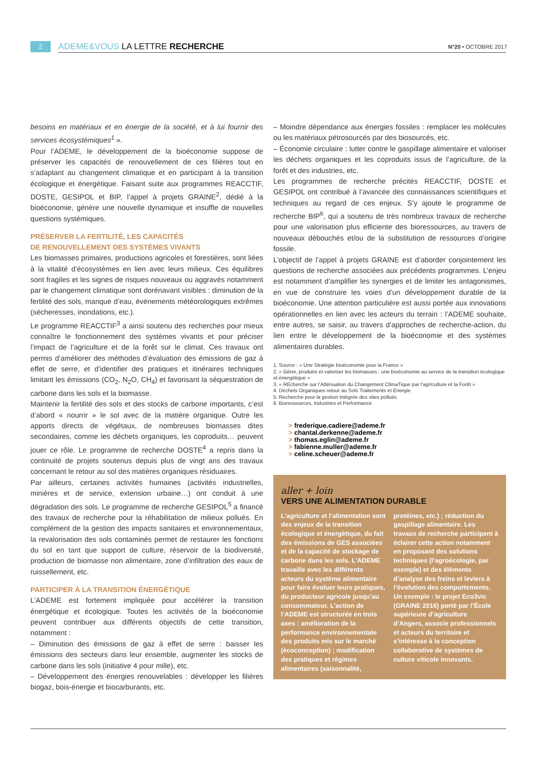2
ADEME&VOUS LA LETTRE RECHERCHE
N°20 • OCTOBRE 2017
besoins en matériaux et en énergie de la société, et à lui fournir des services écosystémiques<sup>1</sup> ».
Pour l’ADEME, le développement de la bioéconomie suppose de préserver les capacités de renouvellement de ces filières tout en s’adaptant au changement climatique et en participant à la transition écologique et énergétique. Faisant suite aux programmes REACCTIF, DOSTE, GESIPOL et BIP, l’appel à projets GRAINE<sup>2</sup>, dédié à la bioéconomie, génère une nouvelle dynamique et insuffle de nouvelles questions systémiques.
PRÉSERVER LA FERTILITÉ, LES CAPACITÉS
DE RENOUVELLEMENT DES SYSTÈMES VIVANTS
Les biomasses primaires, productions agricoles et forestières, sont liées à la vitalité d’écosystèmes en lien avec leurs milieux. Ces équilibres sont fragiles et les signes de risques nouveaux ou aggravés notamment par le changement climatique sont dorénavant visibles : diminution de la fertilité des sols, manque d’eau, événements météorologiques extrêmes (sécheresses, inondations, etc.).
Le programme REACCTIF<sup>3</sup> a ainsi soutenu des recherches pour mieux connaître le fonctionnement des systèmes vivants et pour préciser l’impact de l’agriculture et de la forêt sur le climat. Ces travaux ont permis d’améliorer des méthodes d’évaluation des émissions de gaz à effet de serre, et d’identifier des pratiques et itinéraires techniques limitant les émissions (CO<sub>2</sub>, N<sub>2</sub>O, CH<sub>4</sub>) et favorisant la séquestration de carbone dans les sols et la biomasse.
Maintenir la fertilité des sols et des stocks de carbone importants, c’est d’abord « nourrir » le sol avec de la matière organique. Outre les apports directs de végétaux, de nombreuses biomasses dites secondaires, comme les déchets organiques, les coproduits… peuvent jouer ce rôle. Le programme de recherche DOSTE<sup>4</sup> a repris dans la continuité de projets soutenus depuis plus de vingt ans des travaux concernant le retour au sol des matières organiques résiduaires.
Par ailleurs, certaines activités humaines (activités industrielles, minières et de service, extension urbaine…) ont conduit à une dégradation des sols. Le programme de recherche GESIPOL<sup>5</sup> a financé des travaux de recherche pour la réhabilitation de milieux pollués. En complément de la gestion des impacts sanitaires et environnementaux, la revalorisation des sols contaminés permet de restaurer les fonctions du sol en tant que support de culture, réservoir de la biodiversité, production de biomasse non alimentaire, zone d’infiltration des eaux de ruissellement, etc.
PARTICIPER À LA TRANSITION ÉNERGÉTIQUE
L’ADEME est fortement impliquée pour accélérer la transition énergétique et écologique. Toutes les activités de la bioéconomie peuvent contribuer aux différents objectifs de cette transition, notamment :
– Diminution des émissions de gaz à effet de serre : baisser les émissions des secteurs dans leur ensemble, augmenter les stocks de carbone dans les sols (initiative 4 pour mille), etc.
– Développement des énergies renouvelables : développer les filières biogaz, bois-énergie et biocarburants, etc.
– Moindre dépendance aux énergies fossiles : remplacer les molécules ou les matériaux pétrosourcés par des biosourcés, etc.
– Économie circulaire : lutter contre le gaspillage alimentaire et valoriser les déchets organiques et les coproduits issus de l’agriculture, de la forêt et des industries, etc.
Les programmes de recherche précités REACCTIF, DOSTE et GESIPOL ont contribué à l’avancée des connaissances scientifiques et techniques au regard de ces enjeux. S’y ajoute le programme de recherche BIP<sup>6</sup>, qui a soutenu de très nombreux travaux de recherche pour une valorisation plus efficiente des bioressources, au travers de nouveaux débouchés et/ou de la substitution de ressources d’origine fossile.
L’objectif de l’appel à projets GRAINE est d’aborder conjointement les questions de recherche associées aux précédents programmes. L’enjeu est notamment d’amplifier les synergies et de limiter les antagonismes, en vue de construire les voies d’un développement durable de la bioéconomie. Une attention particulière est aussi portée aux innovations opérationnelles en lien avec les acteurs du terrain : l’ADEME souhaite, entre autres, se saisir, au travers d’approches de recherche-action, du lien entre le développement de la bioéconomie et des systèmes alimentaires durables.
1. Source : « Une Stratégie bioéconomie pour la France »
2. « Gérer, produire et valoriser les biomasses : une bioéconomie au service de la transition écologique et énergétique »
3. « REcherche sur l’Atténuation du Changement ClimaTique par l’agrIculture et la Forêt »
4. Déchets Organiques retour au Sols Traitements et Energie
5. Recherche pour la gestion intégrée des sites pollués
6. Bioressources, Industries et Performance
> frederique.cadiere@ademe.fr
> chantal.derkenne@ademe.fr
> thomas.eglin@ademe.fr
> fabienne.muller@ademe.fr
> celine.scheuer@ademe.fr
aller + loin
VERS UNE ALIMENTATION DURABLE
L’agriculture et l’alimentation sont des enjeux de la transition écologique et énergétique, du fait des émissions de GES associées et de la capacité de stockage de carbone dans les sols. L’ADEME travaille avec les différents acteurs du système alimentaire pour faire évoluer leurs pratiques, du producteur agricole jusqu’au consommateur. L’action de l’ADEME est structurée en trois axes : amélioration de la performance environnementale des produits mis sur le marché (écoconception) ; modification des pratiques et régimes alimentaires (saisonnalité, protéines, etc.) ; réduction du gaspillage alimentaire. Les travaux de recherche participent à éclairer cette action notamment en proposant des solutions techniques (l’agroécologie, par exemple) et des éléments d’analyse des freins et leviers à l’évolution des comportements. Un exemple : le projet Eco3vic (GRAINE 2016) porté par l’École supérieure d’agriculture d’Angers, associe professionnels et acteurs du territoire et s’intéresse à la conception collaborative de systèmes de culture viticole innovants.